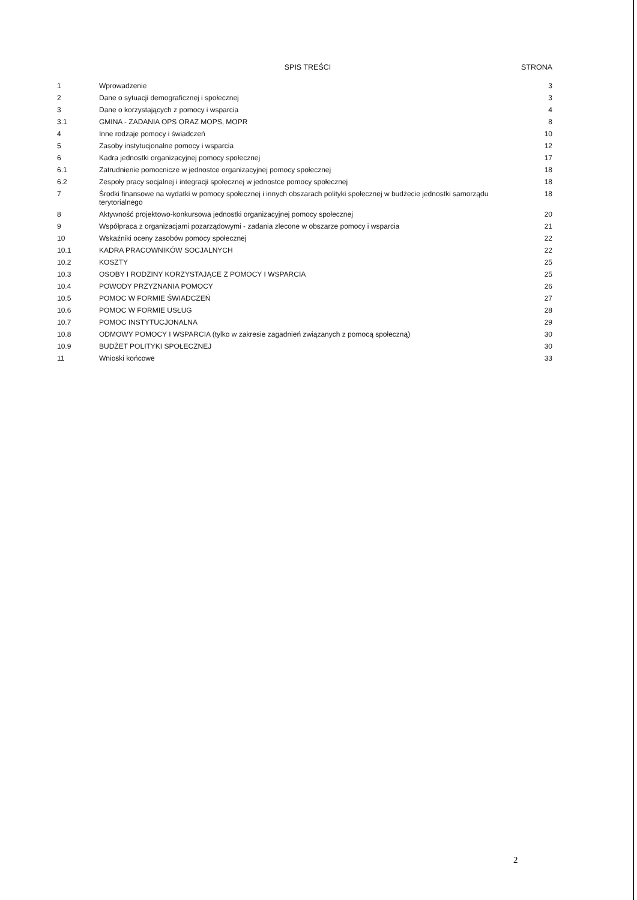| | SPIS TREŚCI | STRONA |
| --- | --- | --- |
| 1 | Wprowadzenie | 3 |
| 2 | Dane o sytuacji demograficznej i społecznej | 3 |
| 3 | Dane o korzystających z pomocy i wsparcia | 4 |
| 3.1 | GMINA - ZADANIA OPS ORAZ MOPS, MOPR | 8 |
| 4 | Inne rodzaje pomocy i świadczeń | 10 |
| 5 | Zasoby instytucjonalne pomocy i wsparcia | 12 |
| 6 | Kadra jednostki organizacyjnej pomocy społecznej | 17 |
| 6.1 | Zatrudnienie pomocnicze w jednostce organizacyjnej pomocy społecznej | 18 |
| 6.2 | Zespoły pracy socjalnej i integracji społecznej w jednostce pomocy społecznej | 18 |
| 7 | Środki finansowe na wydatki w pomocy społecznej i innych obszarach polityki społecznej w budżecie jednostki samorządu terytorialnego | 18 |
| 8 | Aktywność projektowo-konkursowa jednostki organizacyjnej pomocy społecznej | 20 |
| 9 | Współpraca z organizacjami pozarządowymi - zadania zlecone w obszarze pomocy i wsparcia | 21 |
| 10 | Wskaźniki oceny zasobów pomocy społecznej | 22 |
| 10.1 | KADRA PRACOWNIKÓW SOCJALNYCH | 22 |
| 10.2 | KOSZTY | 25 |
| 10.3 | OSOBY I RODZINY KORZYSTAJĄCE Z POMOCY I WSPARCIA | 25 |
| 10.4 | POWODY PRZYZNANIA POMOCY | 26 |
| 10.5 | POMOC W FORMIE ŚWIADCZEŃ | 27 |
| 10.6 | POMOC W FORMIE USŁUG | 28 |
| 10.7 | POMOC INSTYTUCJONALNA | 29 |
| 10.8 | ODMOWY POMOCY I WSPARCIA (tylko w zakresie zagadnień związanych z pomocą społeczną) | 30 |
| 10.9 | BUDŻET POLITYKI SPOŁECZNEJ | 30 |
| 11 | Wnioski końcowe | 33 |
2